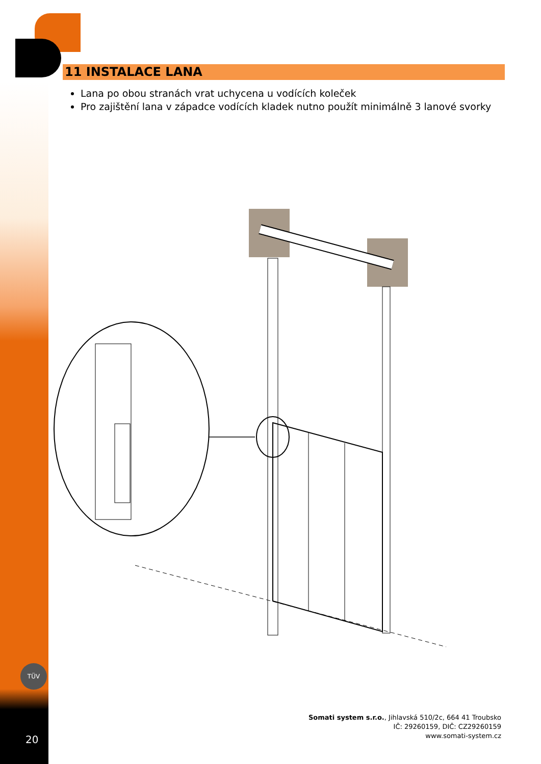11 INSTALACE LANA
Lana po obou stranách vrat uchycena u vodících koleček
Pro zajištění lana v západce vodících kladek nutno použít minimálně 3 lanové svorky
TÜV
Somati system s.r.o., Jihlavská 510/2c, 664 41 Troubsko
IČ: 29260159, DIČ: CZ29260159
www.somati-system.cz
20